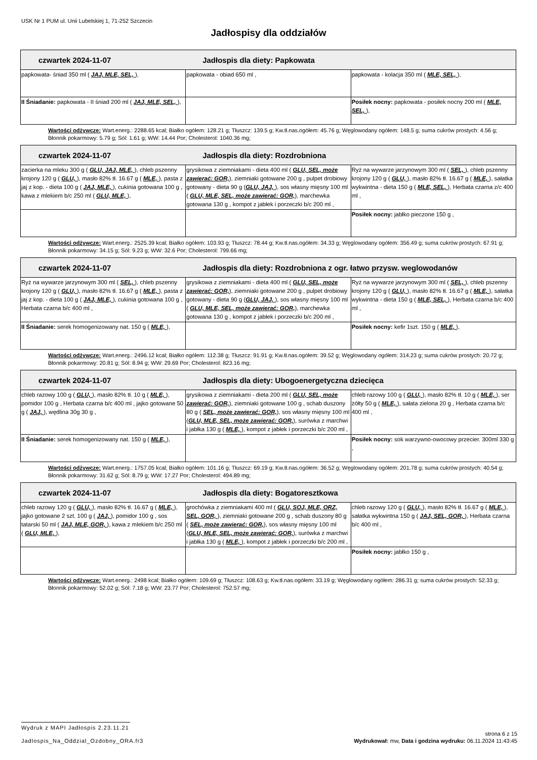USK Nr 1 PUM ul. Unii Lubelskiej 1, 71-252 Szczecin
Jadłospisy dla oddziałów
| czwartek 2024-11-07 Jadłospis dla diety: Papkowata | | |
| --- | --- | --- |
| papkowata- śniad 350 ml ( JAJ, MLE, SEL, ), | papkowata - obiad 650 ml , | papkowata - kolacja 350 ml ( MLE, SEL, ), |
| II Śniadanie: papkowata - II śniad 200 ml ( JAJ, MLE, SEL, ), | | Posiłek nocny: papkowata - posiłek nocny 200 ml ( MLE, SEL, ), |
Wartości odżywcze: Wart.energ.: 2288.65 kcal; Białko ogółem: 128.21 g; Tłuszcz: 139.5 g; Kw.tł.nas.ogółem: 45.76 g; Węglowodany ogółem: 148.5 g; suma cukrów prostych: 4.56 g; Błonnik pokarmowy: 5.79 g; Sól: 1.61 g; WW: 14.44 Por; Cholesterol: 1040.36 mg;
| czwartek 2024-11-07 Jadłospis dla diety: Rozdrobniona | | |
| --- | --- | --- |
| zacierka na mleku 300 g ( GLU, JAJ, MLE, ), chleb pszenny krojony 120 g ( GLU, ), masło 82% tł. 16.67 g ( MLE, ), pasta z jaj z kop. - dieta 100 g ( JAJ, MLE, ), cukinia gotowana 100 g , kawa z mlekiem b/c 250 ml ( GLU, MLE, ), | grysikowa z ziemniakami - dieta 400 ml ( GLU, SEL, może zawierać: GOR, ), ziemniaki gotowane 200 g , pulpet drobiowy gotowany - dieta 90 g ( GLU, JAJ, ), sos własny mięsny 100 ml ( GLU, MLE, SEL, może zawierać: GOR, ), marchewka gotowana 130 g , kompot z jabłek i porzeczki b/c 200 ml , | Ryż na wywarze jarzynowym 300 ml ( SEL, ), chleb pszenny krojony 120 g ( GLU, ), masło 82% tł. 16.67 g ( MLE, ), sałatka wykwintna - dieta 150 g ( MLE, SEL, ), Herbata czarna z/c 400 ml , |
| | | Posiłek nocny: jabłko pieczone 150 g , |
Wartości odżywcze: Wart.energ.: 2525.39 kcal; Białko ogółem: 103.93 g; Tłuszcz: 78.44 g; Kw.tł.nas.ogółem: 34.33 g; Węglowodany ogółem: 356.49 g; suma cukrów prostych: 67.91 g; Błonnik pokarmowy: 34.15 g; Sól: 9.23 g; WW: 32.6 Por; Cholesterol: 799.66 mg;
| czwartek 2024-11-07 Jadłospis dla diety: Rozdrobniona z ogr. łatwo przysw. weglowodanów | | |
| --- | --- | --- |
| Ryż na wywarze jarzynowym 300 ml ( SEL, ), chleb pszenny krojony 120 g ( GLU, ), masło 82% tł. 16.67 g ( MLE, ), pasta z jaj z kop. - dieta 100 g ( JAJ, MLE, ), cukinia gotowana 100 g , Herbata czarna b/c 400 ml , | grysikowa z ziemniakami - dieta 400 ml ( GLU, SEL, może zawierać: GOR, ), ziemniaki gotowane 200 g , pulpet drobiowy gotowany - dieta 90 g ( GLU, JAJ, ), sos własny mięsny 100 ml ( GLU, MLE, SEL, może zawierać: GOR, ), marchewka gotowana 130 g , kompot z jabłek i porzeczki b/c 200 ml , | Ryż na wywarze jarzynowym 300 ml ( SEL, ), chleb pszenny krojony 120 g ( GLU, ), masło 82% tł. 16.67 g ( MLE, ), sałatka wykwintna - dieta 150 g ( MLE, SEL, ), Herbata czarna b/c 400 ml , |
| II Śniadanie: serek homogenizowany nat. 150 g ( MLE, ), | | Posiłek nocny: kefir 1szt. 150 g ( MLE, ), |
Wartości odżywcze: Wart.energ.: 2496.12 kcal; Białko ogółem: 112.38 g; Tłuszcz: 91.91 g; Kw.tł.nas.ogółem: 39.52 g; Węglowodany ogółem: 314.23 g; suma cukrów prostych: 20.72 g; Błonnik pokarmowy: 20.81 g; Sól: 8.94 g; WW: 29.69 Por; Cholesterol: 823.16 mg;
| czwartek 2024-11-07 Jadłospis dla diety: Ubogoenergetyczna dziecięca | | |
| --- | --- | --- |
| chleb razowy 100 g ( GLU, ), masło 82% tł. 10 g ( MLE, ), pomidor 100 g , Herbata czarna b/c 400 ml , jajko gotowane 50 g ( JAJ, ), wędlina 30g 30 g , | grysikowa z ziemniakami - dieta 200 ml ( GLU, SEL, może zawierać: GOR, ), ziemniaki gotowane 100 g , schab duszony 80 g ( SEL, może zawierać: GOR, ), sos własny mięsny 100 ml ( GLU, MLE, SEL, może zawierać: GOR, ), surówka z marchwi i jabłka 130 g ( MLE, ), kompot z jabłek i porzeczki b/c 200 ml , | chleb razowy 100 g ( GLU, ), masło 82% tł. 10 g ( MLE, ), ser żółty 50 g ( MLE, ), sałata zielona 20 g , Herbata czarna b/c 400 ml , |
| II Śniadanie: serek homogenizowany nat. 150 g ( MLE, ), | | Posiłek nocny: sok warzywno-owocowy przecier. 300ml 330 g , |
Wartości odżywcze: Wart.energ.: 1757.05 kcal; Białko ogółem: 101.16 g; Tłuszcz: 69.19 g; Kw.tł.nas.ogółem: 36.52 g; Węglowodany ogółem: 201.78 g; suma cukrów prostych: 40.54 g; Błonnik pokarmowy: 31.62 g; Sól: 8.79 g; WW: 17.27 Por; Cholesterol: 494.89 mg;
| czwartek 2024-11-07 Jadłospis dla diety: Bogatoresztkowa | | |
| --- | --- | --- |
| chleb razowy 120 g ( GLU, ), masło 82% tł. 16.67 g ( MLE, ), jajko gotowane 2 szt. 100 g ( JAJ, ), pomidor 100 g , sos tatarski 50 ml ( JAJ, MLE, GOR, ), kawa z mlekiem b/c 250 ml ( GLU, MLE, ), | grochówka z ziemniakami 400 ml ( GLU, SOJ, MLE, ORZ, SEL, GOR, ), ziemniaki gotowane 200 g , schab duszony 80 g ( SEL, może zawierać: GOR, ), sos własny mięsny 100 ml ( GLU, MLE, SEL, może zawierać: GOR, ), surówka z marchwi i jabłka 130 g ( MLE, ), kompot z jabłek i porzeczki b/c 200 ml , | chleb razowy 120 g ( GLU, ), masło 82% tł. 16.67 g ( MLE, ), sałatka wykwintna 150 g ( JAJ, SEL, GOR, ), Herbata czarna b/c 400 ml , |
| | | Posiłek nocny: jabłko 150 g , |
Wartości odżywcze: Wart.energ.: 2498 kcal; Białko ogółem: 109.69 g; Tłuszcz: 108.63 g; Kw.tł.nas.ogółem: 33.19 g; Węglowodany ogółem: 286.31 g; suma cukrów prostych: 52.33 g; Błonnik pokarmowy: 52.02 g; Sól: 7.18 g; WW: 23.77 Por; Cholesterol: 752.57 mg;
Wydruk z MAPI Jadłospis 2.23.11.21 strona 6 z 15
Jadlospis_Na_Oddzial_Ozdobny_ORA.fr3 Wydrukował: mw, Data i godzina wydruku: 06.11.2024 11:43:45